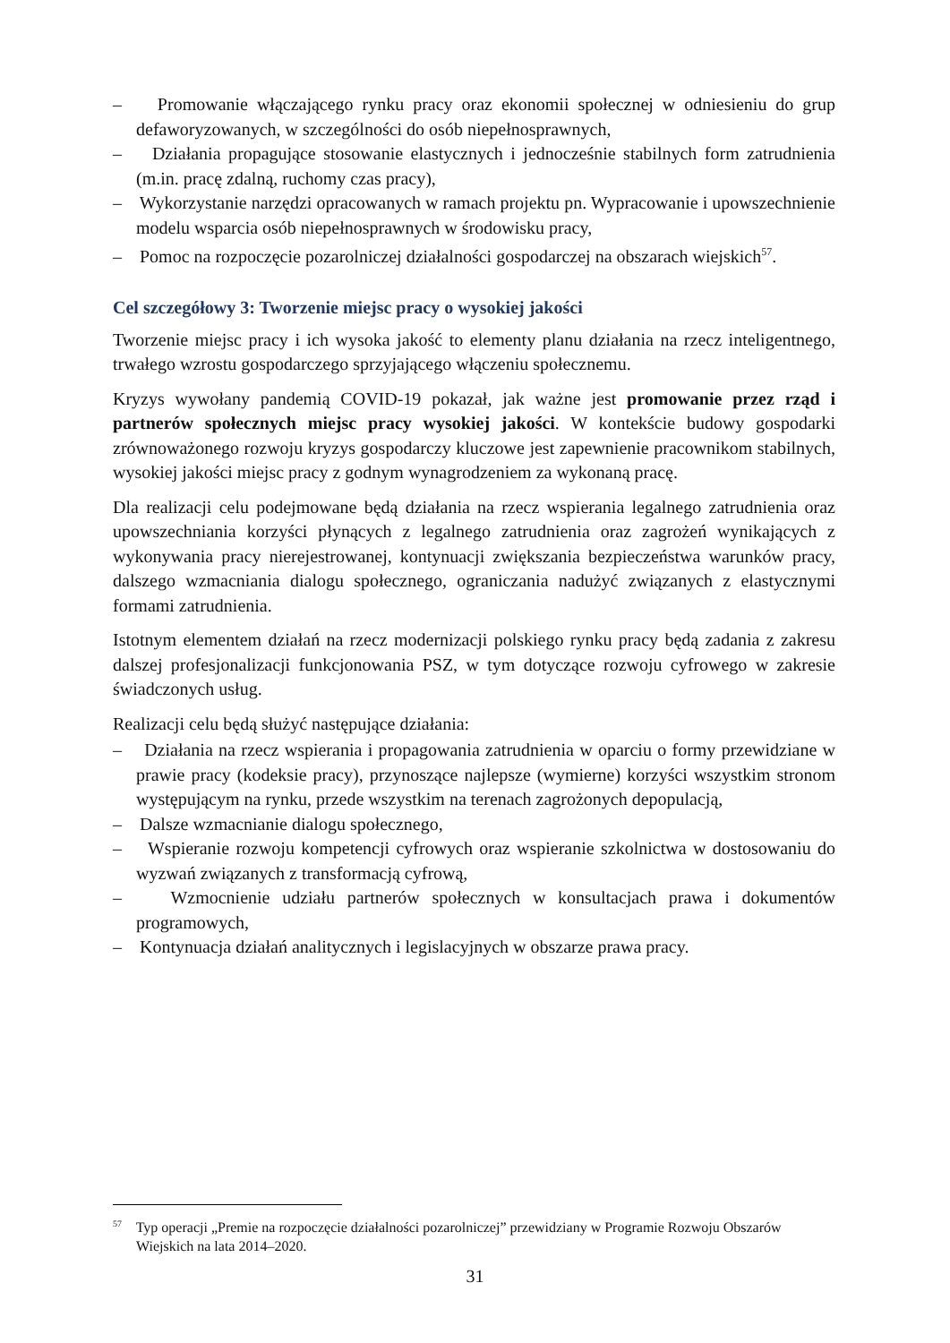– Promowanie włączającego rynku pracy oraz ekonomii społecznej w odniesieniu do grup defaworyzowanych, w szczególności do osób niepełnosprawnych,
– Działania propagujące stosowanie elastycznych i jednocześnie stabilnych form zatrudnienia (m.in. pracę zdalną, ruchomy czas pracy),
– Wykorzystanie narzędzi opracowanych w ramach projektu pn. Wypracowanie i upowszechnienie modelu wsparcia osób niepełnosprawnych w środowisku pracy,
– Pomoc na rozpoczęcie pozarolniczej działalności gospodarczej na obszarach wiejskich<sup>57</sup>.
Cel szczegółowy 3: Tworzenie miejsc pracy o wysokiej jakości
Tworzenie miejsc pracy i ich wysoka jakość to elementy planu działania na rzecz inteligentnego, trwałego wzrostu gospodarczego sprzyjającego włączeniu społecznemu.
Kryzys wywołany pandemią COVID-19 pokazał, jak ważne jest promowanie przez rząd i partnerów społecznych miejsc pracy wysokiej jakości. W kontekście budowy gospodarki zrównoważonego rozwoju kryzys gospodarczy kluczowe jest zapewnienie pracownikom stabilnych, wysokiej jakości miejsc pracy z godnym wynagrodzeniem za wykonaną pracę.
Dla realizacji celu podejmowane będą działania na rzecz wspierania legalnego zatrudnienia oraz upowszechniania korzyści płynących z legalnego zatrudnienia oraz zagrożeń wynikających z wykonywania pracy nierejestrowanej, kontynuacji zwiększania bezpieczeństwa warunków pracy, dalszego wzmacniania dialogu społecznego, ograniczania nadużyć związanych z elastycznymi formami zatrudnienia.
Istotnym elementem działań na rzecz modernizacji polskiego rynku pracy będą zadania z zakresu dalszej profesjonalizacji funkcjonowania PSZ, w tym dotyczące rozwoju cyfrowego w zakresie świadczonych usług.
Realizacji celu będą służyć następujące działania:
– Działania na rzecz wspierania i propagowania zatrudnienia w oparciu o formy przewidziane w prawie pracy (kodeksie pracy), przynoszące najlepsze (wymierne) korzyści wszystkim stronom występującym na rynku, przede wszystkim na terenach zagrożonych depopulacją,
– Dalsze wzmacnianie dialogu społecznego,
– Wspieranie rozwoju kompetencji cyfrowych oraz wspieranie szkolnictwa w dostosowaniu do wyzwań związanych z transformacją cyfrową,
– Wzmocnienie udziału partnerów społecznych w konsultacjach prawa i dokumentów programowych,
– Kontynuacja działań analitycznych i legislacyjnych w obszarze prawa pracy.
<sup>57</sup> Typ operacji „Premie na rozpoczęcie działalności pozarolniczej” przewidziany w Programie Rozwoju Obszarów Wiejskich na lata 2014–2020.
31